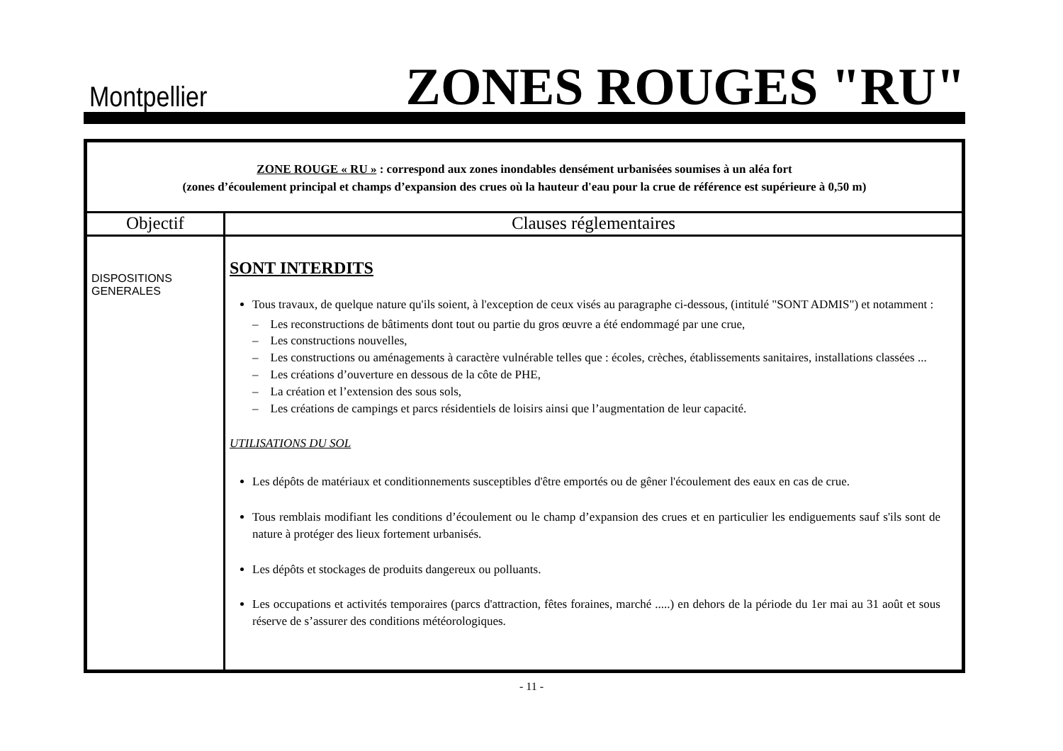Montpellier
ZONES ROUGES "RU"
| ZONE ROUGE « RU » : correspond aux zones inondables densément urbanisées soumises à un aléa fort (zones d’écoulement principal et champs d’expansion des crues où la hauteur d'eau pour la crue de référence est supérieure à 0,50 m) | |
| Objectif | Clauses réglementaires |
| DISPOSITIONS GENERALES | SONT INTERDITS Tous travaux, de quelque nature qu'ils soient, à l'exception de ceux visés au paragraphe ci-dessous, (intitulé "SONT ADMIS") et notamment : – Les reconstructions de bâtiments dont tout ou partie du gros œuvre a été endommagé par une crue, – Les constructions nouvelles, – Les constructions ou aménagements à caractère vulnérable telles que : écoles, crèches, établissements sanitaires, installations classées ... – Les créations d’ouverture en dessous de la côte de PHE, – La création et l’extension des sous sols, – Les créations de campings et parcs résidentiels de loisirs ainsi que l’augmentation de leur capacité. UTILISATIONS DU SOL Les dépôts de matériaux et conditionnements susceptibles d'être emportés ou de gêner l'écoulement des eaux en cas de crue. Tous remblais modifiant les conditions d’écoulement ou le champ d’expansion des crues et en particulier les endiguements sauf s'ils sont de nature à protéger des lieux fortement urbanisés. Les dépôts et stockages de produits dangereux ou polluants. Les occupations et activités temporaires (parcs d'attraction, fêtes foraines, marché .....) en dehors de la période du 1er mai au 31 août et sous réserve de s’assurer des conditions météorologiques. |
- 11 -